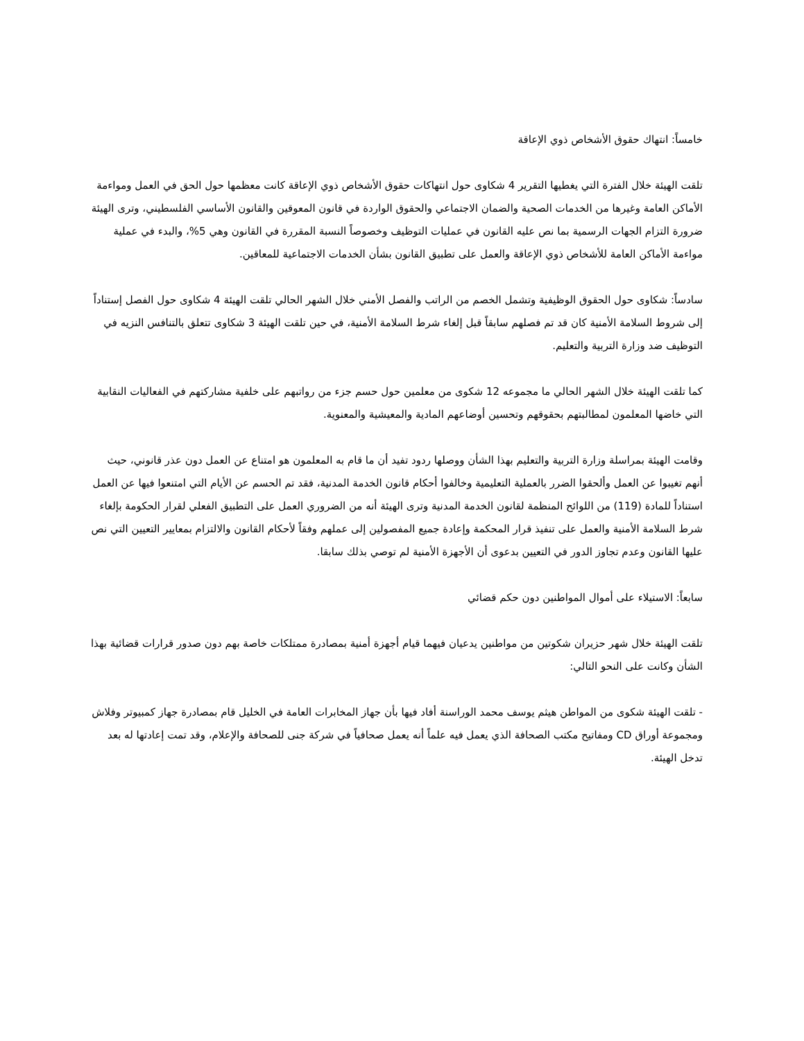خامساً: انتهاك حقوق الأشخاص ذوي الإعاقة
تلقت الهيئة خلال الفترة التي يغطيها التقرير 4 شكاوى حول انتهاكات حقوق الأشخاص ذوي الإعاقة كانت معظمها حول الحق في العمل ومواءمة الأماكن العامة وغيرها من الخدمات الصحية والضمان الاجتماعي والحقوق الواردة في قانون المعوقين والقانون الأساسي الفلسطيني، وترى الهيئة ضرورة التزام الجهات الرسمية بما نص عليه القانون في عمليات التوظيف وخصوصاً النسبة المقررة في القانون وهي 5%، والبدء في عملية مواءمة الأماكن العامة للأشخاص ذوي الإعاقة والعمل على تطبيق القانون بشأن الخدمات الاجتماعية للمعاقين.
سادساً: شكاوى حول الحقوق الوظيفية وتشمل الخصم من الراتب والفصل الأمني خلال الشهر الحالي تلقت الهيئة 4 شكاوى حول الفصل إستناداً إلى شروط السلامة الأمنية كان قد تم فصلهم سابقاً قبل إلغاء شرط السلامة الأمنية، في حين تلقت الهيئة 3 شكاوى تتعلق بالتنافس النزيه في التوظيف ضد وزارة التربية والتعليم.
كما تلقت الهيئة خلال الشهر الحالي ما مجموعه 12 شكوى من معلمين حول حسم جزء من رواتبهم على خلفية مشاركتهم في الفعاليات النقابية التي خاضها المعلمون لمطالبتهم بحقوقهم وتحسين أوضاعهم المادية والمعيشية والمعنوية.
وقامت الهيئة بمراسلة وزارة التربية والتعليم بهذا الشأن ووصلها ردود تفيد أن ما قام به المعلمون هو امتناع عن العمل دون عذر قانوني، حيث أنهم تغيبوا عن العمل وألحقوا الضرر بالعملية التعليمية وخالفوا أحكام قانون الخدمة المدنية، فقد تم الحسم عن الأيام التي امتنعوا فيها عن العمل استناداً للمادة (119) من اللوائح المنظمة لقانون الخدمة المدنية وترى الهيئة أنه من الضروري العمل على التطبيق الفعلي لقرار الحكومة بإلغاء شرط السلامة الأمنية والعمل على تنفيذ قرار المحكمة وإعادة جميع المفصولين إلى عملهم وفقاً لأحكام القانون والالتزام بمعايير التعيين التي نص عليها القانون وعدم تجاوز الدور في التعيين بدعوى أن الأجهزة الأمنية لم توصي بذلك سابقا.
سابعاً: الاستيلاء على أموال المواطنين دون حكم قضائي
تلقت الهيئة خلال شهر حزيران شكوتين من مواطنين يدعيان فيهما قيام أجهزة أمنية بمصادرة ممتلكات خاصة بهم دون صدور قرارات قضائية بهذا الشأن وكانت على النحو التالي:
- تلقت الهيئة شكوى من المواطن هيثم يوسف محمد الوراسنة أفاد فيها بأن جهاز المخابرات العامة في الخليل قام بمصادرة جهاز كمبيوتر وفلاش ومجموعة أوراق CD ومفاتيح مكتب الصحافة الذي يعمل فيه علماً أنه يعمل صحافياً في شركة جنى للصحافة والإعلام، وقد تمت إعادتها له بعد تدخل الهيئة.